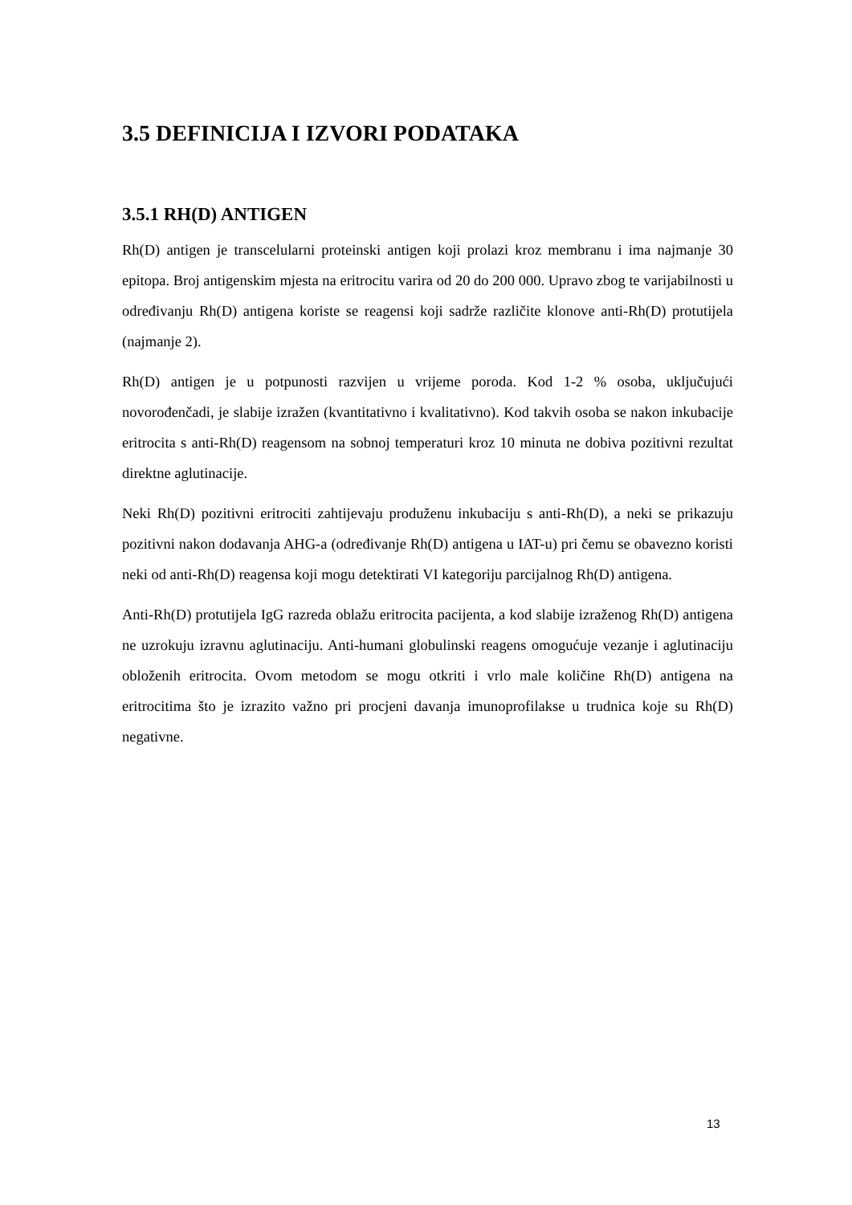3.5 DEFINICIJA I IZVORI PODATAKA
3.5.1 RH(D) ANTIGEN
Rh(D) antigen je transcelularni proteinski antigen koji prolazi kroz membranu i ima najmanje 30 epitopa. Broj antigenskim mjesta na eritrocitu varira od 20 do 200 000. Upravo zbog te varijabilnosti u određivanju Rh(D) antigena koriste se reagensi koji sadrže različite klonove anti-Rh(D) protutijela (najmanje 2).
Rh(D) antigen je u potpunosti razvijen u vrijeme poroda. Kod 1-2 % osoba, uključujući novorođenčadi, je slabije izražen (kvantitativno i kvalitativno). Kod takvih osoba se nakon inkubacije eritrocita s anti-Rh(D) reagensom na sobnoj temperaturi kroz 10 minuta ne dobiva pozitivni rezultat direktne aglutinacije.
Neki Rh(D) pozitivni eritrociti zahtijevaju produženu inkubaciju s anti-Rh(D), a neki se prikazuju pozitivni nakon dodavanja AHG-a (određivanje Rh(D) antigena u IAT-u) pri čemu se obavezno koristi neki od anti-Rh(D) reagensa koji mogu detektirati VI kategoriju parcijalnog Rh(D) antigena.
Anti-Rh(D) protutijela IgG razreda oblažu eritrocita pacijenta, a kod slabije izraženog Rh(D) antigena ne uzrokuju izravnu aglutinaciju. Anti-humani globulinski reagens omogućuje vezanje i aglutinaciju obloženih eritrocita. Ovom metodom se mogu otkriti i vrlo male količine Rh(D) antigena na eritrocitima što je izrazito važno pri procjeni davanja imunoprofilakse u trudnica koje su Rh(D) negativne.
13